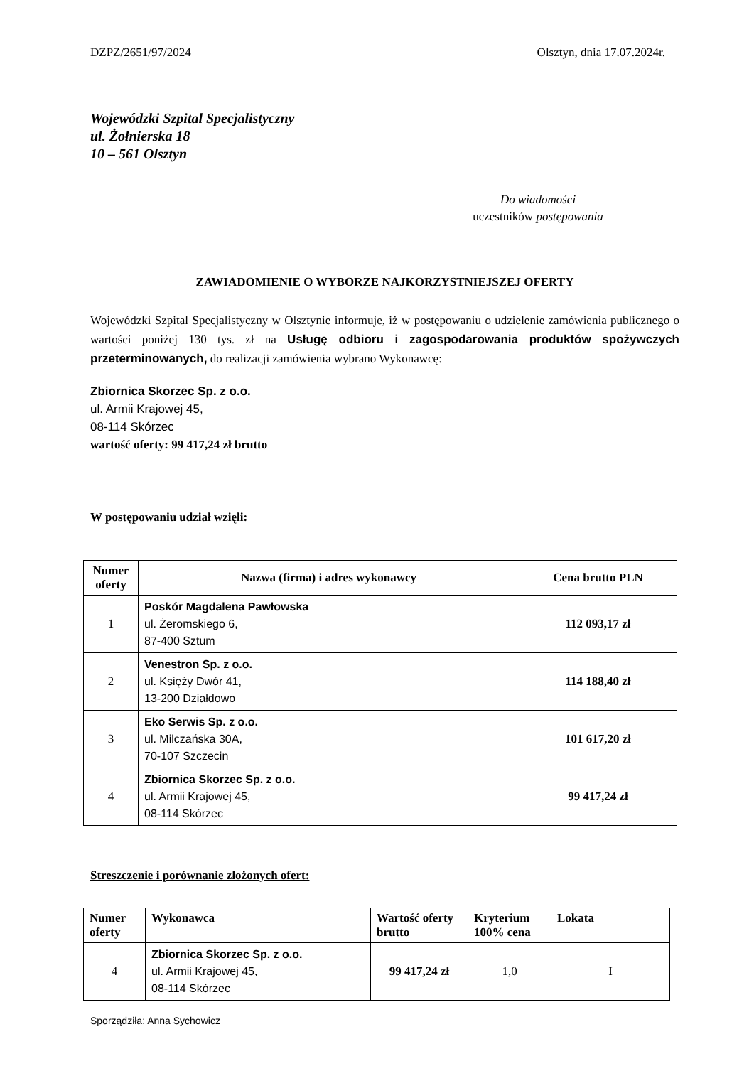DZPZ/2651/97/2024 Olsztyn, dnia 17.07.2024r.
Wojewódzki Szpital Specjalistyczny
ul. Żołnierska 18
10 – 561 Olsztyn
Do wiadomości
uczestników postępowania
ZAWIADOMIENIE O WYBORZE NAJKORZYSTNIEJSZEJ OFERTY
Wojewódzki Szpital Specjalistyczny w Olsztynie informuje, iż w postępowaniu o udzielenie zamówienia publicznego o wartości poniżej 130 tys. zł na Usługę odbioru i zagospodarowania produktów spożywczych przeterminowanych, do realizacji zamówienia wybrano Wykonawcę:
Zbiornica Skorzec Sp. z o.o.
ul. Armii Krajowej 45,
08-114 Skórzec
wartość oferty: 99 417,24 zł brutto
W postępowaniu udział wzięli:
| Numer oferty | Nazwa (firma) i adres wykonawcy | Cena brutto PLN |
| --- | --- | --- |
| 1 | Poskór Magdalena Pawłowska ul. Żeromskiego 6, 87-400 Sztum | 112 093,17 zł |
| 2 | Venestron Sp. z o.o. ul. Księży Dwór 41, 13-200 Działdowo | 114 188,40 zł |
| 3 | Eko Serwis Sp. z o.o. ul. Milczańska 30A, 70-107 Szczecin | 101 617,20 zł |
| 4 | Zbiornica Skorzec Sp. z o.o. ul. Armii Krajowej 45, 08-114 Skórzec | 99 417,24 zł |
Streszczenie i porównanie złożonych ofert:
| Numer oferty | Wykonawca | Wartość oferty brutto | Kryterium 100% cena | Lokata |
| --- | --- | --- | --- | --- |
| 4 | Zbiornica Skorzec Sp. z o.o. ul. Armii Krajowej 45, 08-114 Skórzec | 99 417,24 zł | 1,0 | I |
Sporządziła: Anna Sychowicz